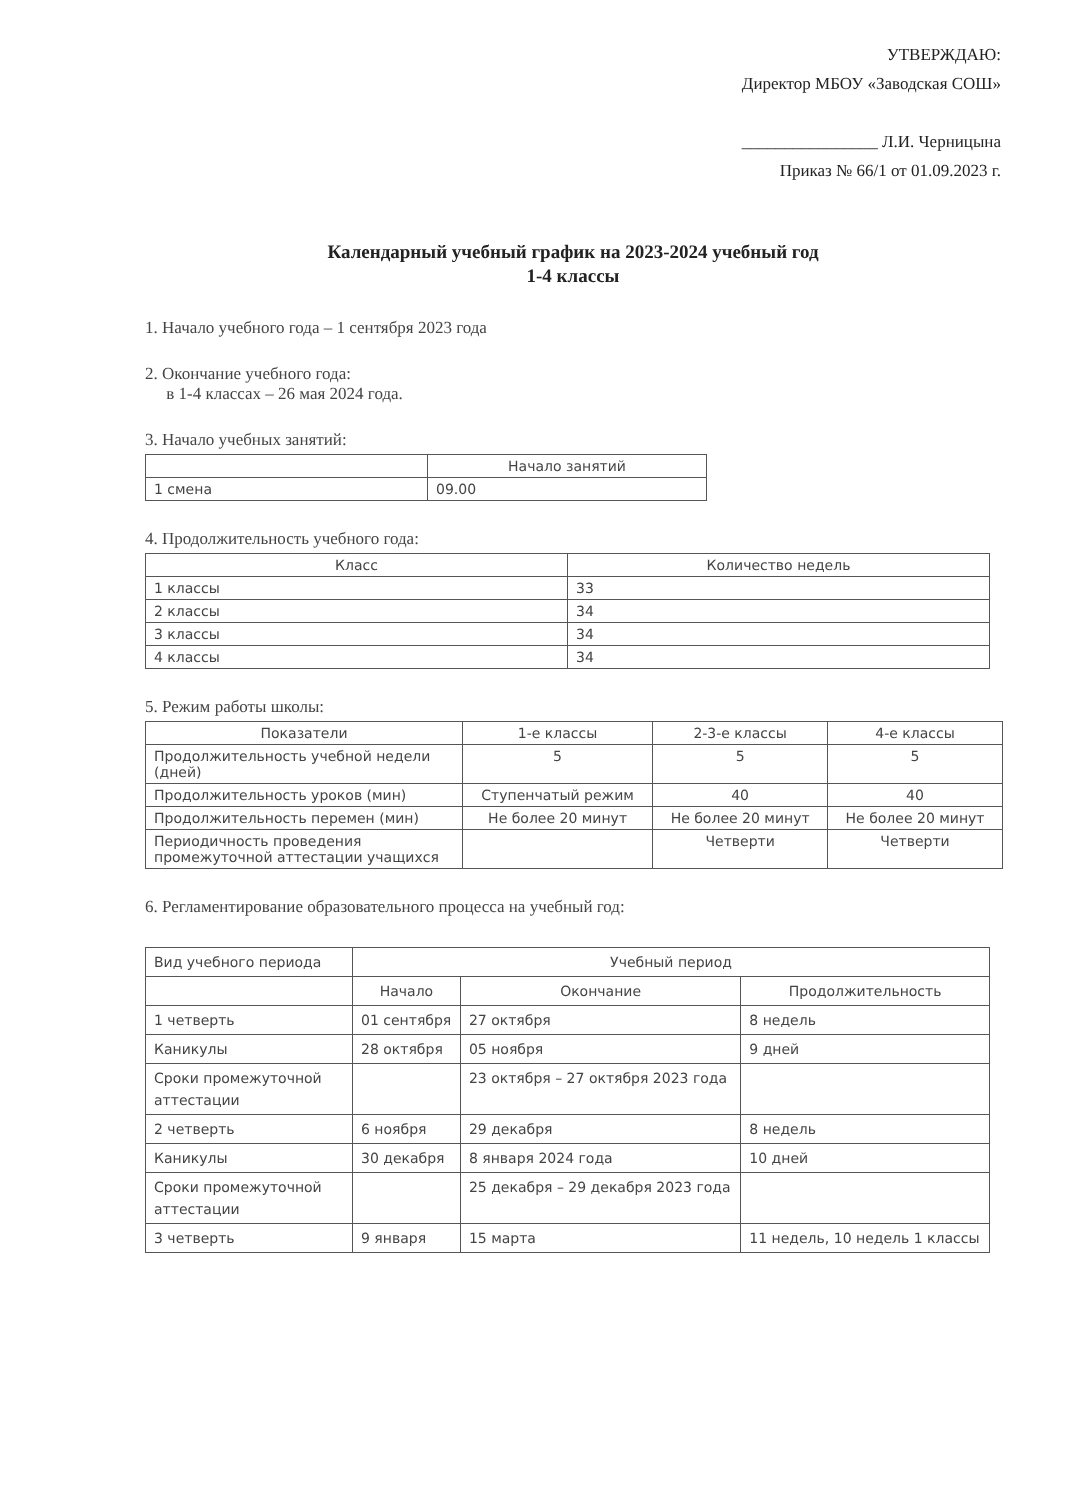УТВЕРЖДАЮ:
Директор МБОУ «Заводская СОШ»
________________ Л.И. Черницына
Приказ № 66/1 от 01.09.2023 г.
Календарный учебный график на 2023-2024 учебный год
1-4 классы
1. Начало учебного года – 1 сентября 2023 года
2. Окончание учебного года:
в 1-4 классах – 26 мая 2024 года.
3. Начало учебных занятий:
| | Начало занятий |
| --- | --- |
| 1 смена | 09.00 |
4. Продолжительность учебного года:
| Класс | Количество недель |
| --- | --- |
| 1 классы | 33 |
| 2 классы | 34 |
| 3 классы | 34 |
| 4 классы | 34 |
5. Режим работы школы:
| Показатели | 1-е классы | 2-3-е классы | 4-е классы |
| --- | --- | --- | --- |
| Продолжительность учебной недели (дней) | 5 | 5 | 5 |
| Продолжительность уроков (мин) | Ступенчатый режим | 40 | 40 |
| Продолжительность перемен (мин) | Не более 20 минут | Не более 20 минут | Не более 20 минут |
| Периодичность проведения промежуточной аттестации учащихся | | Четверти | Четверти |
6. Регламентирование образовательного процесса на учебный год:
| Вид учебного периода | Учебный период | | |
| | Начало | Окончание | Продолжительность |
| 1 четверть | 01 сентября | 27 октября | 8 недель |
| Каникулы | 28 октября | 05 ноября | 9 дней |
| Сроки промежуточной аттестации | | 23 октября – 27 октября 2023 года | |
| 2 четверть | 6 ноября | 29 декабря | 8 недель |
| Каникулы | 30 декабря | 8 января 2024 года | 10 дней |
| Сроки промежуточной аттестации | | 25 декабря – 29 декабря 2023 года | |
| 3 четверть | 9 января | 15 марта | 11 недель, 10 недель 1 классы |